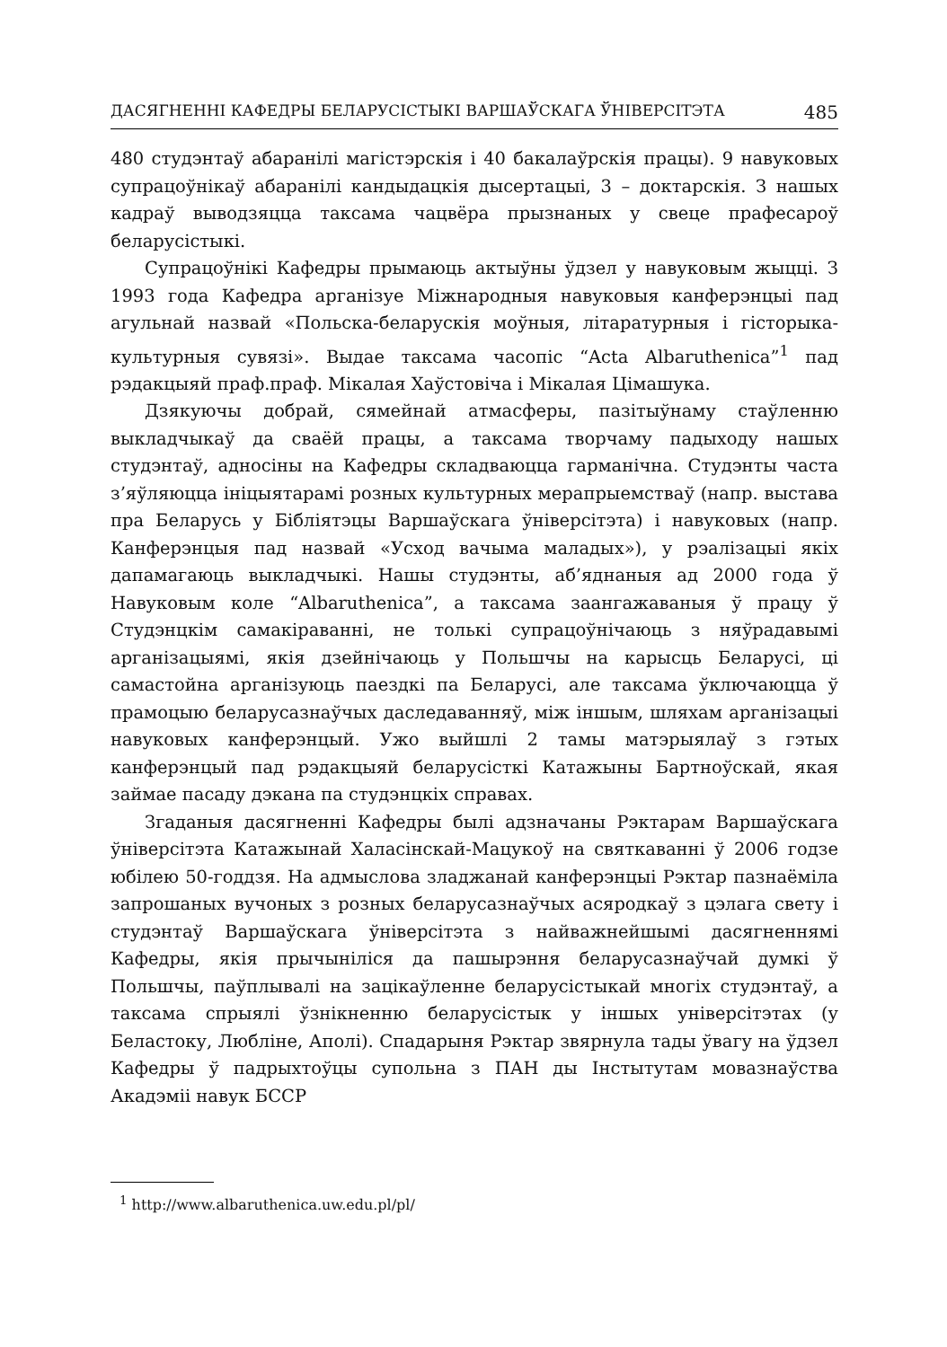ДАСЯГНЕННІ КАФЕДРЫ БЕЛАРУСІСТЫКІ ВАРШАЎСКАГА ЎНІВЕРСІТЭТА 485
480 студэнтаў абаранілі магістэрскія і 40 бакалаўрскія працы). 9 навуковых супрацоўнікаў абаранілі кандыдацкія дысертацыі, 3 – доктарскія. З нашых кадраў выводзяцца таксама чацвёра прызнаных у свеце прафесароў беларусістыкі.
Супрацоўнікі Кафедры прымаюць актыўны ўдзел у навуковым жыцці. З 1993 года Кафедра арганізуе Міжнародныя навуковыя канферэнцыі пад агульнай назвай «Польска-беларускія моўныя, літаратурныя і гісторыка-культурныя сувязі». Выдае таксама часопіс “Acta Albaruthenica”<sup>1</sup> пад рэдакцыяй праф.праф. Мікалая Хаўстовіча і Мікалая Цімашука.
Дзякуючы добрай, сямейнай атмасферы, пазітыўнаму стаўленню выкладчыкаў да сваёй працы, а таксама творчаму падыходу нашых студэнтаў, адносіны на Кафедры складваюцца гарманічна. Студэнты часта з’яўляюцца ініцыятарамі розных культурных мерапрыемстваў (напр. выстава пра Беларусь у Бібліятэцы Варшаўскага ўніверсітэта) і навуковых (напр. Канферэнцыя пад назвай «Усход вачыма маладых»), у рэалізацыі якіх дапамагаюць выкладчыкі. Нашы студэнты, аб’яднаныя ад 2000 года ў Навуковым коле “Albaruthenica”, а таксама заангажаваныя ў працу ў Студэнцкім самакіраванні, не толькі супрацоўнічаюць з няўрадавымі арганізацыямі, якія дзейнічаюць у Польшчы на карысць Беларусі, ці самастойна арганізуюць паездкі па Беларусі, але таксама ўключаюцца ў прамоцыю беларусазнаўчых даследаванняў, між іншым, шляхам арганізацыі навуковых канферэнцый. Ужо выйшлі 2 тамы матэрыялаў з гэтых канферэнцый пад рэдакцыяй беларусісткі Катажыны Бартноўскай, якая займае пасаду дэкана па студэнцкіх справах.
Згаданыя дасягненні Кафедры былі адзначаны Рэктарам Варшаўскага ўніверсітэта Катажынай Халасінскай-Мацукоў на святкаванні ў 2006 годзе юбілею 50-годдзя. На адмыслова зладжанай канферэнцыі Рэктар пазнаёміла запрошаных вучоных з розных беларусазнаўчых асяродкаў з цэлага свету і студэнтаў Варшаўскага ўніверсітэта з найважнейшымі дасягненнямі Кафедры, якія прычыніліся да пашырэння беларусазнаўчай думкі ў Польшчы, паўплывалі на зацікаўленне беларусістыкай многіх студэнтаў, а таксама спрыялі ўзнікненню беларусістык у іншых універсітэтах (у Беластоку, Любліне, Аполі). Спадарыня Рэктар звярнула тады ўвагу на ўдзел Кафедры ў падрыхтоўцы супольна з ПАН ды Інстытутам мовазнаўства Акадэміі навук БССР
<sup>1</sup> http://www.albaruthenica.uw.edu.pl/pl/